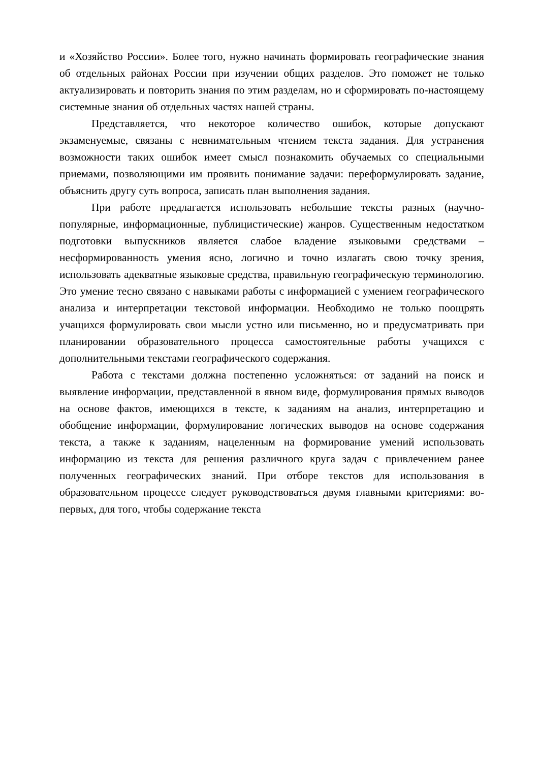и «Хозяйство России». Более того, нужно начинать формировать географические знания об отдельных районах России при изучении общих разделов. Это поможет не только актуализировать и повторить знания по этим разделам, но и сформировать по-настоящему системные знания об отдельных частях нашей страны.
Представляется, что некоторое количество ошибок, которые допускают экзаменуемые, связаны с невнимательным чтением текста задания. Для устранения возможности таких ошибок имеет смысл познакомить обучаемых со специальными приемами, позволяющими им проявить понимание задачи: переформулировать задание, объяснить другу суть вопроса, записать план выполнения задания.
При работе предлагается использовать небольшие тексты разных (научно-популярные, информационные, публицистические) жанров. Существенным недостатком подготовки выпускников является слабое владение языковыми средствами – несформированность умения ясно, логично и точно излагать свою точку зрения, использовать адекватные языковые средства, правильную географическую терминологию. Это умение тесно связано с навыками работы с информацией с умением географического анализа и интерпретации текстовой информации. Необходимо не только поощрять учащихся формулировать свои мысли устно или письменно, но и предусматривать при планировании образовательного процесса самостоятельные работы учащихся с дополнительными текстами географического содержания.
Работа с текстами должна постепенно усложняться: от заданий на поиск и выявление информации, представленной в явном виде, формулирования прямых выводов на основе фактов, имеющихся в тексте, к заданиям на анализ, интерпретацию и обобщение информации, формулирование логических выводов на основе содержания текста, а также к заданиям, нацеленным на формирование умений использовать информацию из текста для решения различного круга задач с привлечением ранее полученных географических знаний. При отборе текстов для использования в образовательном процессе следует руководствоваться двумя главными критериями: во-первых, для того, чтобы содержание текста